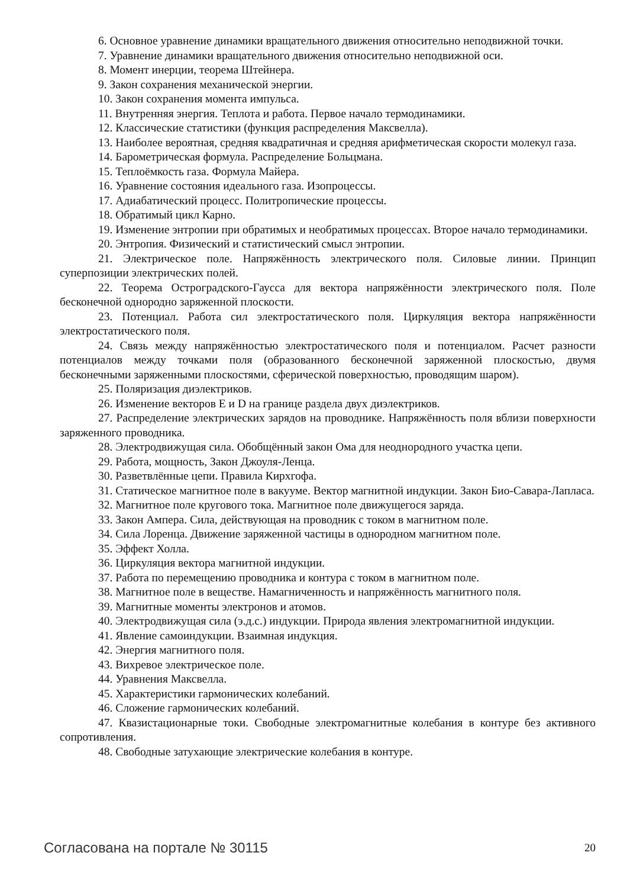6. Основное уравнение динамики вращательного движения относительно неподвижной точки.
7. Уравнение динамики вращательного движения относительно неподвижной оси.
8. Момент инерции, теорема Штейнера.
9. Закон сохранения механической энергии.
10. Закон сохранения момента импульса.
11. Внутренняя энергия. Теплота и работа. Первое начало термодинамики.
12. Классические статистики (функция распределения Максвелла).
13. Наиболее вероятная, средняя квадратичная и средняя арифметическая скорости молекул газа.
14. Барометрическая формула. Распределение Больцмана.
15. Теплоёмкость газа. Формула Майера.
16. Уравнение состояния идеального газа. Изопроцессы.
17. Адиабатический процесс. Политропические процессы.
18. Обратимый цикл Карно.
19. Изменение энтропии при обратимых и необратимых процессах. Второе начало термодинамики.
20. Энтропия. Физический и статистический смысл энтропии.
21. Электрическое поле. Напряжённость электрического поля. Силовые линии. Принцип суперпозиции электрических полей.
22. Теорема Остроградского-Гаусса для вектора напряжённости электрического поля. Поле бесконечной однородно заряженной плоскости.
23. Потенциал. Работа сил электростатического поля. Циркуляция вектора напряжённости электростатического поля.
24. Связь между напряжённостью электростатического поля и потенциалом. Расчет разности потенциалов между точками поля (образованного бесконечной заряженной плоскостью, двумя бесконечными заряженными плоскостями, сферической поверхностью, проводящим шаром).
25. Поляризация диэлектриков.
26. Изменение векторов E и D на границе раздела двух диэлектриков.
27. Распределение электрических зарядов на проводнике. Напряжённость поля вблизи поверхности заряженного проводника.
28. Электродвижущая сила. Обобщённый закон Ома для неоднородного участка цепи.
29. Работа, мощность, Закон Джоуля-Ленца.
30. Разветвлённые цепи. Правила Кирхгофа.
31. Статическое магнитное поле в вакууме. Вектор магнитной индукции. Закон Био-Савара-Лапласа.
32. Магнитное поле кругового тока. Магнитное поле движущегося заряда.
33. Закон Ампера. Сила, действующая на проводник с током в магнитном поле.
34. Сила Лоренца. Движение заряженной частицы в однородном магнитном поле.
35. Эффект Холла.
36. Циркуляция вектора магнитной индукции.
37. Работа по перемещению проводника и контура с током в магнитном поле.
38. Магнитное поле в веществе. Намагниченность и напряжённость магнитного поля.
39. Магнитные моменты электронов и атомов.
40. Электродвижущая сила (э.д.с.) индукции. Природа явления электромагнитной индукции.
41. Явление самоиндукции. Взаимная индукция.
42. Энергия магнитного поля.
43. Вихревое электрическое поле.
44. Уравнения Максвелла.
45. Характеристики гармонических колебаний.
46. Сложение гармонических колебаний.
47. Квазистационарные токи. Свободные электромагнитные колебания в контуре без активного сопротивления.
48. Свободные затухающие электрические колебания в контуре.
Согласована на портале № 30115 20